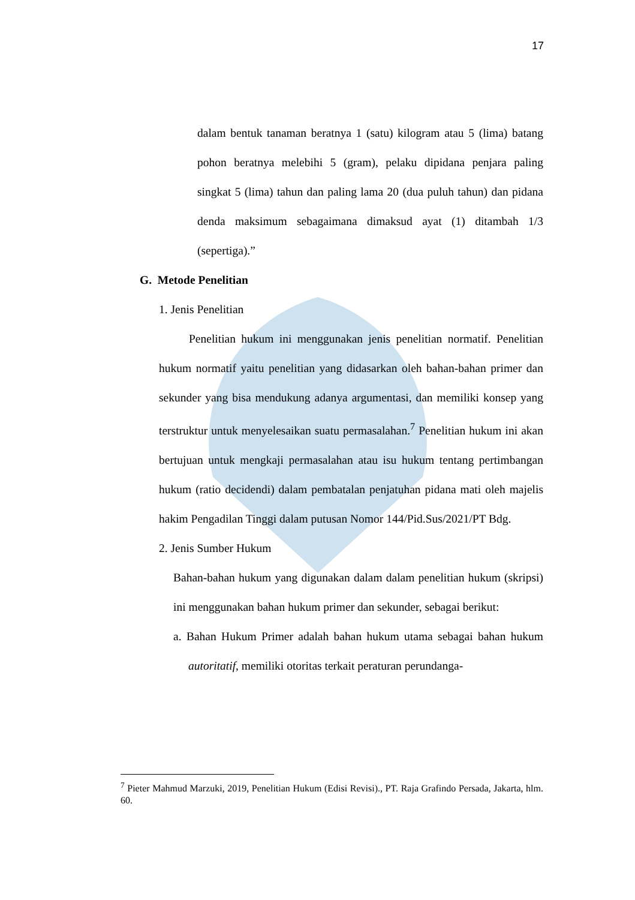17
dalam bentuk tanaman beratnya 1 (satu) kilogram atau 5 (lima) batang pohon beratnya melebihi 5 (gram), pelaku dipidana penjara paling singkat 5 (lima) tahun dan paling lama 20 (dua puluh tahun) dan pidana denda maksimum sebagaimana dimaksud ayat (1) ditambah 1/3 (sepertiga).”
G. Metode Penelitian
1. Jenis Penelitian
Penelitian hukum ini menggunakan jenis penelitian normatif. Penelitian hukum normatif yaitu penelitian yang didasarkan oleh bahan-bahan primer dan sekunder yang bisa mendukung adanya argumentasi, dan memiliki konsep yang terstruktur untuk menyelesaikan suatu permasalahan.<sup>7</sup> Penelitian hukum ini akan bertujuan untuk mengkaji permasalahan atau isu hukum tentang pertimbangan hukum (ratio decidendi) dalam pembatalan penjatuhan pidana mati oleh majelis hakim Pengadilan Tinggi dalam putusan Nomor 144/Pid.Sus/2021/PT Bdg.
2. Jenis Sumber Hukum
Bahan-bahan hukum yang digunakan dalam dalam penelitian hukum (skripsi) ini menggunakan bahan hukum primer dan sekunder, sebagai berikut:
a. Bahan Hukum Primer adalah bahan hukum utama sebagai bahan hukum autoritatif, memiliki otoritas terkait peraturan perundanga-
<sup>7</sup> Pieter Mahmud Marzuki, 2019, Penelitian Hukum (Edisi Revisi)., PT. Raja Grafindo Persada, Jakarta, hlm. 60.